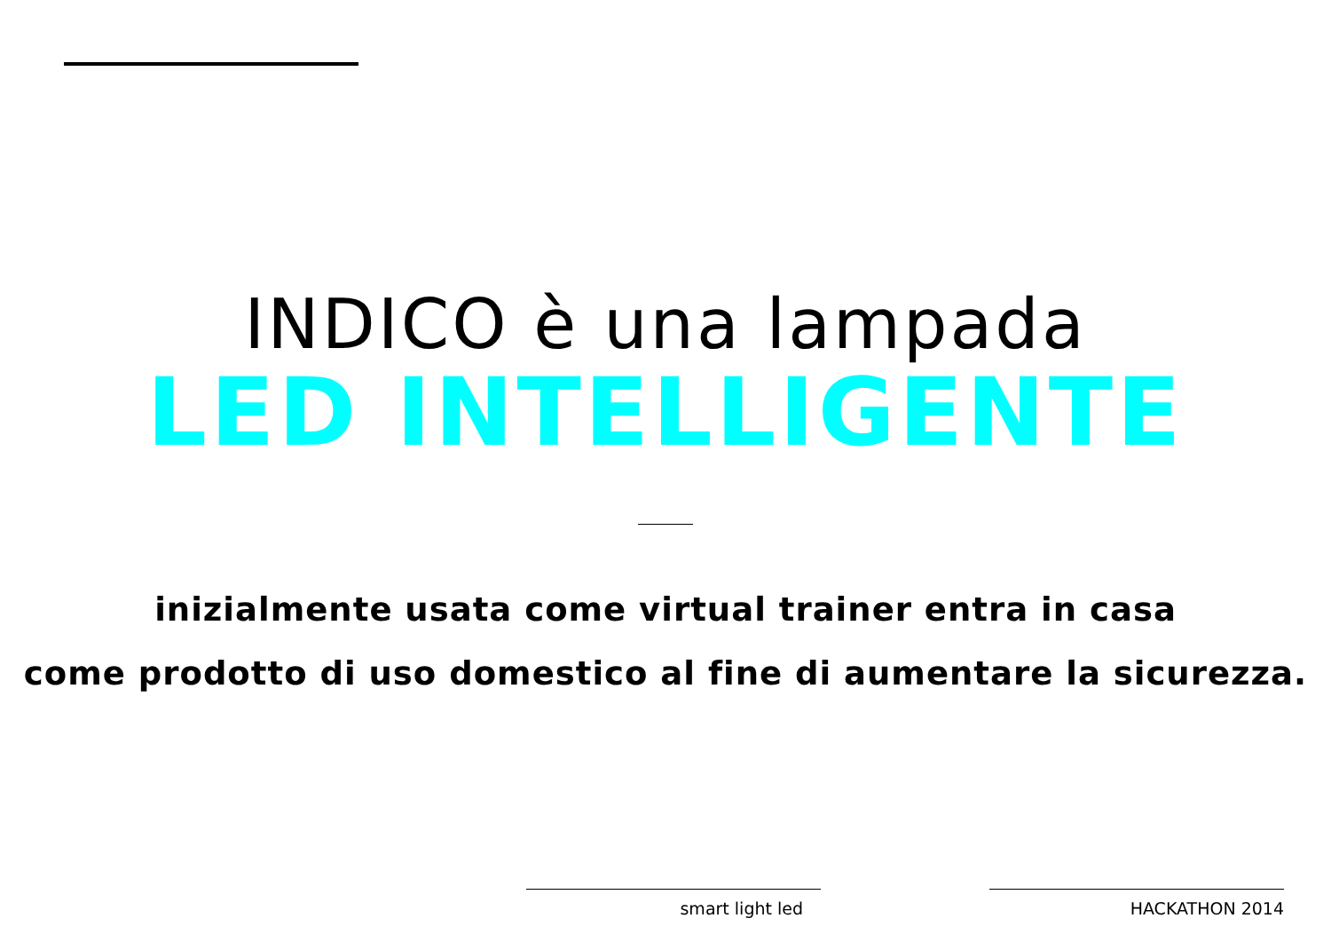INDICO è una lampada
LED INTELLIGENTE
inizialmente usata come virtual trainer entra in casa
come prodotto di uso domestico al fine di aumentare la sicurezza.
smart light led HACKATHON 2014